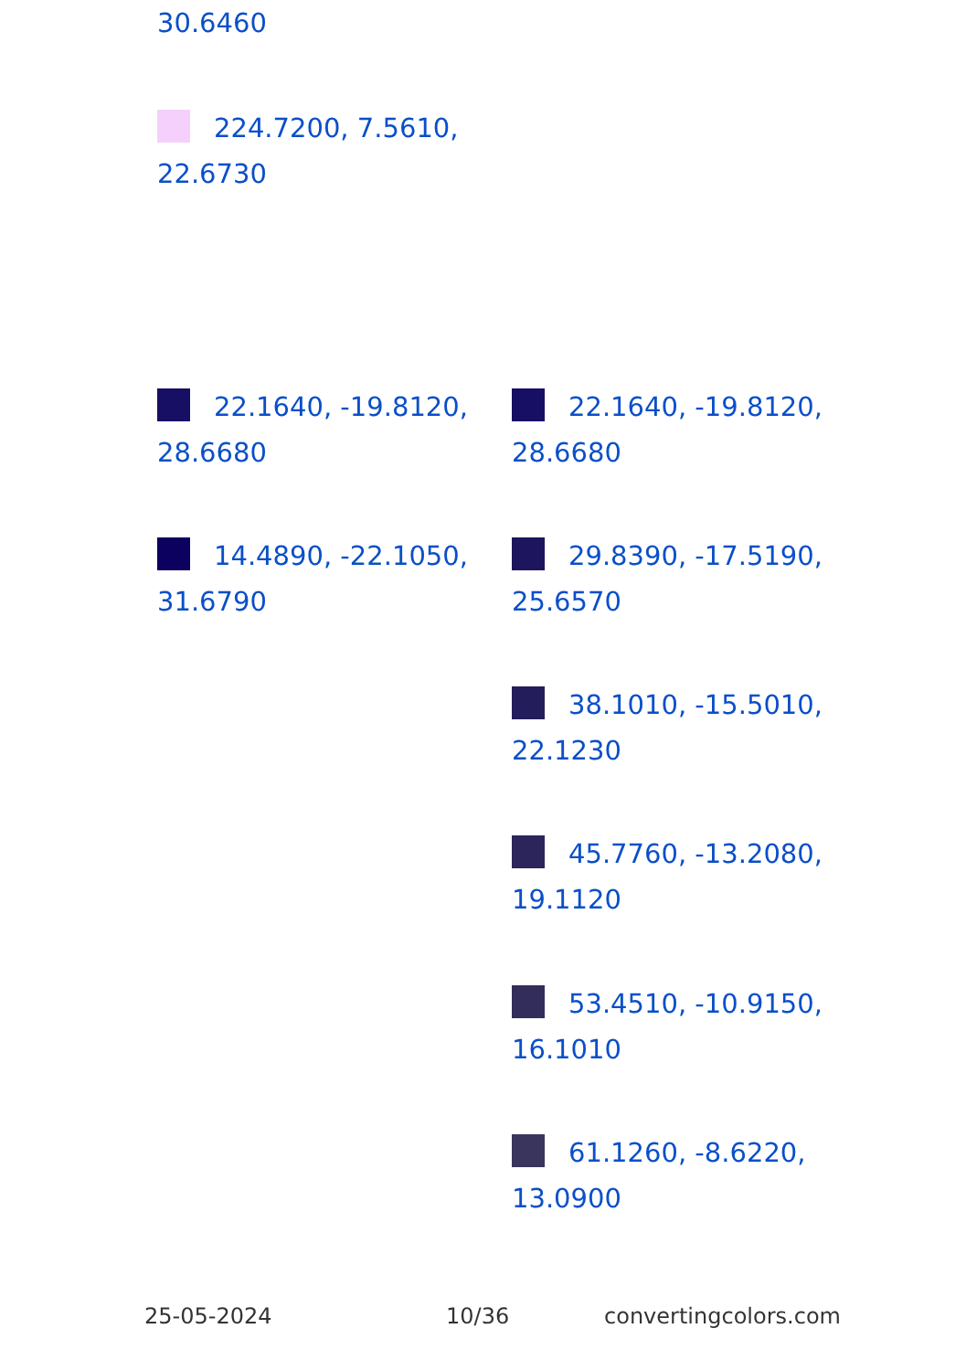30.6460
224.7200, 7.5610, 22.6730
22.1640, -19.8120, 28.6680
22.1640, -19.8120, 28.6680
14.4890, -22.1050, 31.6790
29.8390, -17.5190, 25.6570
38.1010, -15.5010, 22.1230
45.7760, -13.2080, 19.1120
53.4510, -10.9150, 16.1010
61.1260, -8.6220, 13.0900
25-05-2024 10/36 convertingcolors.com